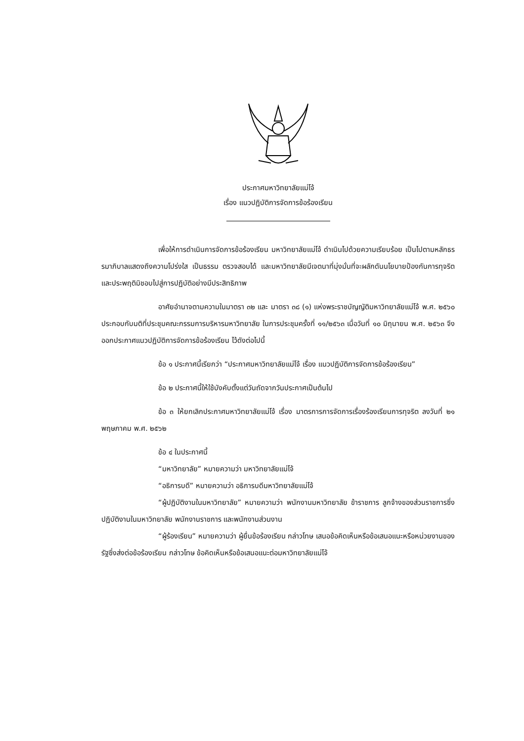ประกาศมหาวิทยาลัยแม่โจ้
เรื่อง แนวปฏิบัติการจัดการข้อร้องเรียน
เพื่อให้การดำเนินการจัดการข้อร้องเรียน มหาวิทยาลัยแม่โจ้ ดำเนินไปด้วยความเรียบร้อย เป็นไปตามหลักธรรมาภิบาลแสดงถึงความโปร่งใส เป็นธรรม ตรวจสอบได้ และมหาวิทยาลัยมีเจตนาที่มุ่งมั่นที่จะผลักดันนโยบายป้องกันการทุจริตและประพฤติมิชอบไปสู่การปฏิบัติอย่างมีประสิทธิภาพ
อาศัยอำนาจตามความในมาตรา ๓๒ และ มาตรา ๓๘ (๑) แห่งพระราชบัญญัติมหาวิทยาลัยแม่โจ้ พ.ศ. ๒๕๖๐ ประกอบกับมติที่ประชุมคณะกรรมการบริหารมหาวิทยาลัย ในการประชุมครั้งที่ ๑๑/๒๕๖๓ เมื่อวันที่ ๑๐ มิถุนายน พ.ศ. ๒๕๖๓ จึงออกประกาศแนวปฏิบัติการจัดการข้อร้องเรียน ไว้ดังต่อไปนี้
ข้อ ๑ ประกาศนี้เรียกว่า “ประกาศมหาวิทยาลัยแม่โจ้ เรื่อง แนวปฏิบัติการจัดการข้อร้องเรียน”
ข้อ ๒ ประกาศนี้ให้ใช้บังคับตั้งแต่วันถัดจากวันประกาศเป็นต้นไป
ข้อ ๓ ให้ยกเลิกประกาศมหาวิทยาลัยแม่โจ้ เรื่อง มาตรการการจัดการเรื่องร้องเรียนการทุจริต ลงวันที่ ๒๑ พฤษภาคม พ.ศ. ๒๕๖๒
ข้อ ๔ ในประกาศนี้
“มหาวิทยาลัย” หมายความว่า มหาวิทยาลัยแม่โจ้
“อธิการบดี” หมายความว่า อธิการบดีมหาวิทยาลัยแม่โจ้
“ผู้ปฏิบัติงานในมหาวิทยาลัย” หมายความว่า พนักงานมหาวิทยาลัย ข้าราชการ ลูกจ้างของส่วนราชการซึ่งปฏิบัติงานในมหาวิทยาลัย พนักงานราชการ และพนักงานส่วนงาน
“ผู้ร้องเรียน” หมายความว่า ผู้ยื่นข้อร้องเรียน กล่าวโทษ เสนอข้อคิดเห็นหรือข้อเสนอแนะหรือหน่วยงานของรัฐซึ่งส่งต่อข้อร้องเรียน กล่าวโทษ ข้อคิดเห็นหรือข้อเสนอแนะต่อมหาวิทยาลัยแม่โจ้